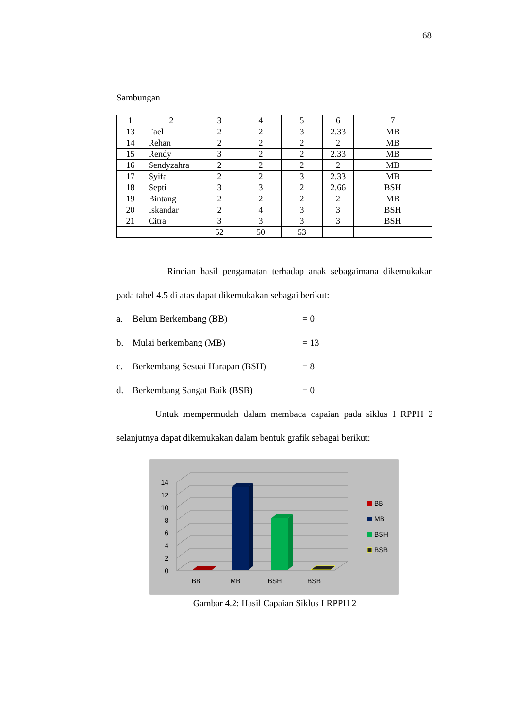68
Sambungan
| 1 | 2 | 3 | 4 | 5 | 6 | 7 |
| 13 | Fael | 2 | 2 | 3 | 2.33 | MB |
| 14 | Rehan | 2 | 2 | 2 | 2 | MB |
| 15 | Rendy | 3 | 2 | 2 | 2.33 | MB |
| 16 | Sendyzahra | 2 | 2 | 2 | 2 | MB |
| 17 | Syifa | 2 | 2 | 3 | 2.33 | MB |
| 18 | Septi | 3 | 3 | 2 | 2.66 | BSH |
| 19 | Bintang | 2 | 2 | 2 | 2 | MB |
| 20 | Iskandar | 2 | 4 | 3 | 3 | BSH |
| 21 | Citra | 3 | 3 | 3 | 3 | BSH |
| | | 52 | 50 | 53 | | |
Rincian hasil pengamatan terhadap anak sebagaimana dikemukakan pada tabel 4.5 di atas dapat dikemukakan sebagai berikut:
a. Belum Berkembang (BB) = 0
b. Mulai berkembang (MB) = 13
c. Berkembang Sesuai Harapan (BSH) = 8
d. Berkembang Sangat Baik (BSB) = 0
Untuk mempermudah dalam membaca capaian pada siklus I RPPH 2 selanjutnya dapat dikemukakan dalam bentuk grafik sebagai berikut:
0
2
4
6
8
10
12
14
BB
MB
BSH
BSB
BB
MB
BSH
BSB
Gambar 4.2: Hasil Capaian Siklus I RPPH 2